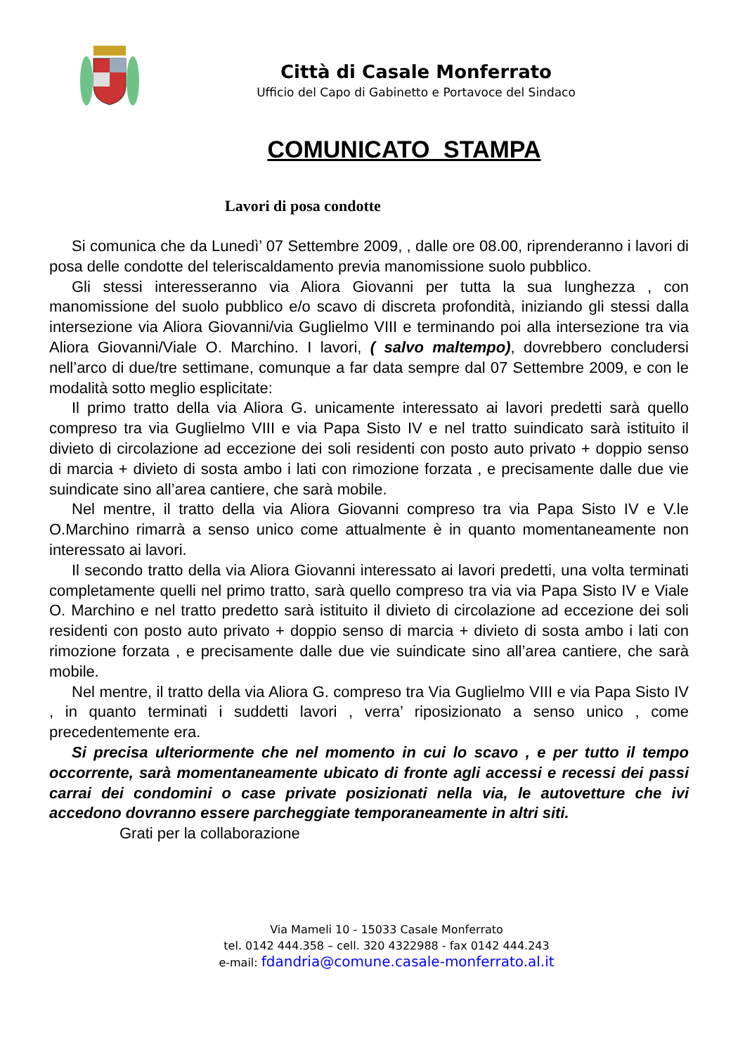Città di Casale Monferrato
Ufficio del Capo di Gabinetto e Portavoce del Sindaco
COMUNICATO STAMPA
Lavori di posa condotte
Si comunica che da Lunedì’ 07 Settembre 2009, , dalle ore 08.00, riprenderanno i lavori di posa delle condotte del teleriscaldamento previa manomissione suolo pubblico.
Gli stessi interesseranno via Aliora Giovanni per tutta la sua lunghezza , con manomissione del suolo pubblico e/o scavo di discreta profondità, iniziando gli stessi dalla intersezione via Aliora Giovanni/via Guglielmo VIII e terminando poi alla intersezione tra via Aliora Giovanni/Viale O. Marchino. I lavori, ( salvo maltempo), dovrebbero concludersi nell’arco di due/tre settimane, comunque a far data sempre dal 07 Settembre 2009, e con le modalità sotto meglio esplicitate:
Il primo tratto della via Aliora G. unicamente interessato ai lavori predetti sarà quello compreso tra via Guglielmo VIII e via Papa Sisto IV e nel tratto suindicato sarà istituito il divieto di circolazione ad eccezione dei soli residenti con posto auto privato + doppio senso di marcia + divieto di sosta ambo i lati con rimozione forzata , e precisamente dalle due vie suindicate sino all’area cantiere, che sarà mobile.
Nel mentre, il tratto della via Aliora Giovanni compreso tra via Papa Sisto IV e V.le O.Marchino rimarrà a senso unico come attualmente è in quanto momentaneamente non interessato ai lavori.
Il secondo tratto della via Aliora Giovanni interessato ai lavori predetti, una volta terminati completamente quelli nel primo tratto, sarà quello compreso tra via via Papa Sisto IV e Viale O. Marchino e nel tratto predetto sarà istituito il divieto di circolazione ad eccezione dei soli residenti con posto auto privato + doppio senso di marcia + divieto di sosta ambo i lati con rimozione forzata , e precisamente dalle due vie suindicate sino all’area cantiere, che sarà mobile.
Nel mentre, il tratto della via Aliora G. compreso tra Via Guglielmo VIII e via Papa Sisto IV , in quanto terminati i suddetti lavori , verra’ riposizionato a senso unico , come precedentemente era.
Si precisa ulteriormente che nel momento in cui lo scavo , e per tutto il tempo occorrente, sarà momentaneamente ubicato di fronte agli accessi e recessi dei passi carrai dei condomini o case private posizionati nella via, le autovetture che ivi accedono dovranno essere parcheggiate temporaneamente in altri siti.
Grati per la collaborazione
Via Mameli 10 - 15033 Casale Monferrato
tel. 0142 444.358 – cell. 320 4322988 - fax 0142 444.243
e-mail: fdandria@comune.casale-monferrato.al.it